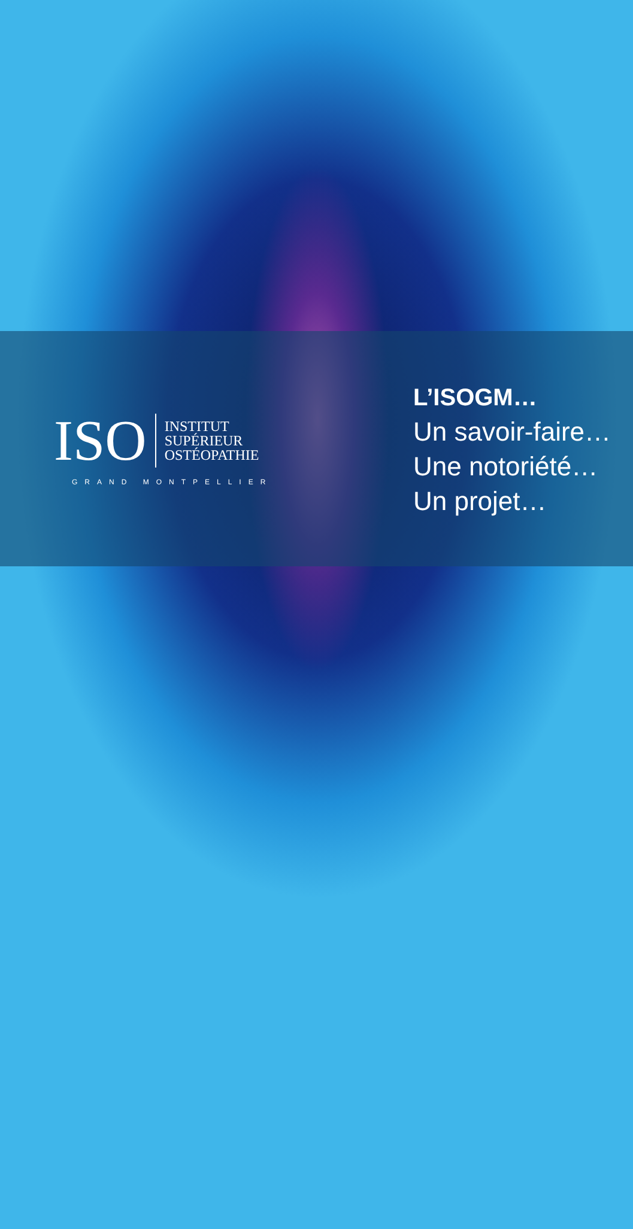ISO
INSTITUT
SUPÉRIEUR
OSTÉOPATHIE
GRAND MONTPELLIER
L’ISOGM…
Un savoir-faire…
Une notoriété…
Un projet…